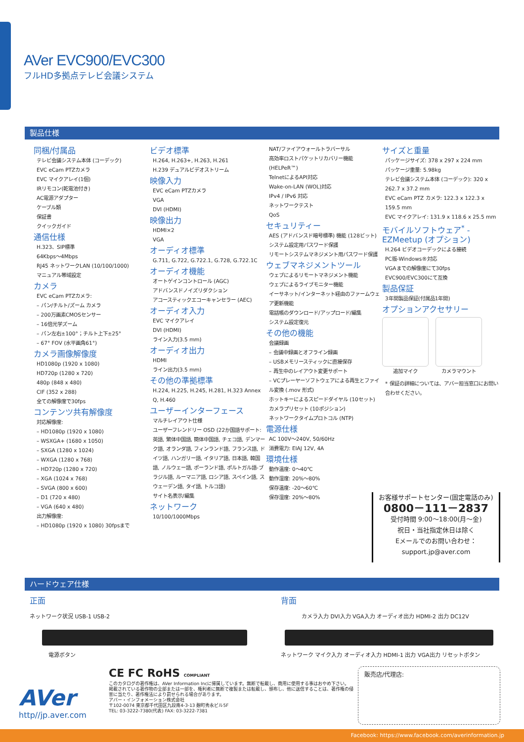AVer EVC900/EVC300
フルHD多拠点テレビ会議システム
製品仕様
同梱/付属品
テレビ会議システム本体 (コーデック)
EVC eCam PTZカメラ
EVC マイクアレイ(1個)
IRリモコン(乾電池付き)
AC電源アダプター
ケーブル類
保証書
クイックガイド
通信仕様
H.323、SIP標準
64Kbps～4Mbps
RJ45 ネットワークLAN (10/100/1000)
マニュアル帯域設定
カメラ
EVC eCam PTZカメラ:
– パン/チルト/ズーム カメラ
– 200万画素CMOSセンサー
– 16倍光学ズーム
– パン左右±100°；チルト上下±25°
– 67° FOV (水平画角61°)
カメラ画像解像度
HD1080p (1920 x 1080)
HD720p (1280 x 720)
480p (848 x 480)
CIF (352 x 288)
全ての解像度で30fps
コンテンツ共有解像度
対応解像度:
– HD1080p (1920 x 1080)
– WSXGA+ (1680 x 1050)
– SXGA (1280 x 1024)
– WXGA (1280 x 768)
– HD720p (1280 x 720)
– XGA (1024 x 768)
– SVGA (800 x 600)
– D1 (720 x 480)
– VGA (640 x 480)
出力解像度:
– HD1080p (1920 x 1080) 30fpsまで
ビデオ標準
H.264, H.263+, H.263, H.261
H.239 デュアルビデオストリーム
映像入力
EVC eCam PTZカメラ
VGA
DVI (HDMI)
映像出力
HDMI×2
VGA
オーディオ標準
G.711, G.722, G.722.1, G.728, G.722.1C
オーディオ機能
オートゲインコントロール (AGC)
アドバンスドノイズリダクション
アコースティックエコーキャンセラー (AEC)
オーディオ入力
EVC マイクアレイ
DVI (HDMI)
ライン入力(3.5 mm)
オーディオ出力
HDMI
ライン出力(3.5 mm)
その他の準拠標準
H.224, H.225, H.245, H.281, H.323 Annex Q, H.460
ユーザーインターフェース
マルチレイアウト仕様
ユーザーフレンドリー OSD (22か国語サポート: 英語, 繁体中国語, 簡体中国語, チェコ語, デンマーク語, オランダ語, フィンランド語, フランス語, ドイツ語, ハンガリー語, イタリア語, 日本語, 韓国語, ノルウェー語, ポーランド語, ポルトガル語-ブラジル語, ルーマニア語, ロシア語, スペイン語, スウェーデン語, タイ語, トルコ語)
サイト名表示/編集
ネットワーク
10/100/1000Mbps
NAT/ファイアウォールトラバーサル
高効率ロストパケットリカバリー機能 (HELPeR™)
TelnetによるAPI対応
Wake-on-LAN (WOL)対応
IPv4 / IPv6 対応
ネットワークテスト
QoS
セキュリティー
AES (アドバンスド暗号標準) 機能 (128ビット)
システム設定用パスワード保護
リモートシステムマネジメント用パスワード保護
ウェブマネジメントツール
ウェブによるリモートマネジメント機能
ウェブによるライブモニター機能
イーサネット/インターネット経由のファームウェア更新機能
電話帳のダウンロード/アップロード/編集
システム設定復元
その他の機能
会議録画
– 会議中録画とオフライン録画
– USBメモリースティックに直接保存
– 再生中のレイアウト変更サポート
– VCプレーヤーソフトウェアによる再生とファイル変換 (.mov 形式)
ホットキーによるスピードダイヤル (10セット)
カメラプリセット (10ポジション)
ネットワークタイムプロトコル (NTP)
電源仕様
AC 100V～240V, 50/60Hz
消費電力: EIAJ 12V, 4A
環境仕様
動作温度: 0～40℃
動作湿度: 20%～80%
保存温度: -20～60℃
保存湿度: 20%～80%
サイズと重量
パッケージサイズ: 378 x 297 x 224 mm
パッケージ重量: 5.98kg
テレビ会議システム本体 (コーデック): 320 x 262.7 x 37.2 mm
EVC eCam PTZ カメラ: 122.3 x 122.3 x 159.5 mm
EVC マイクアレイ: 131.9 x 118.6 x 25.5 mm
モバイルソフトウェア<sup>*</sup> - EZMeetup (オプション)
H.264 ビデオコーデックによる接続
PC版-Windows®対応
VGAまでの解像度にて30fps
EVC900/EVC300にて互換
製品保証
3年間製品保証(付属品1年間)
オプションアクセサリー
追加マイク カメラマウント
* 保証の詳細については、アバー担当窓口にお問い合わせください。
お客様サポートセンター(固定電話のみ)
0800－111－2837
受付時間 9:00～18:00(月～金)
祝日・当社指定休日は除く
Eメールでのお問い合わせ：
support.jp@aver.com
ハードウェア仕様
正面
ネットワーク状況 USB-1 USB-2
電源ボタン
背面
カメラ入力 DVI入力 VGA入力 オーディオ出力 HDMI-2 出力 DC12V
ネットワーク マイク入力 オーディオ入力 HDMI-1 出力 VGA出力 リセットボタン
AVer
http//jp.aver.com
CE FC RoHS COMPLIANT
このカタログの著作権は、AVer Information Incに帰属しています。無断で転載し、商用に使用する事はおやめ下さい。
掲載されている著作物の全部または一部を、権利者に無断で複製または転載し、頒布し、他に送信することは、著作権の侵害に当たり、著作権法により罰せられる場合があります。
アバー・インフォメーション株式会社
〒102-0074 東京都千代田区九段南4-3-13 麹町秀永ビル5F
TEL: 03-3222-7380(代表) FAX: 03-3222-7381
販売店/代理店:
Facebook: https://www.facebook.com/averinformation.jp